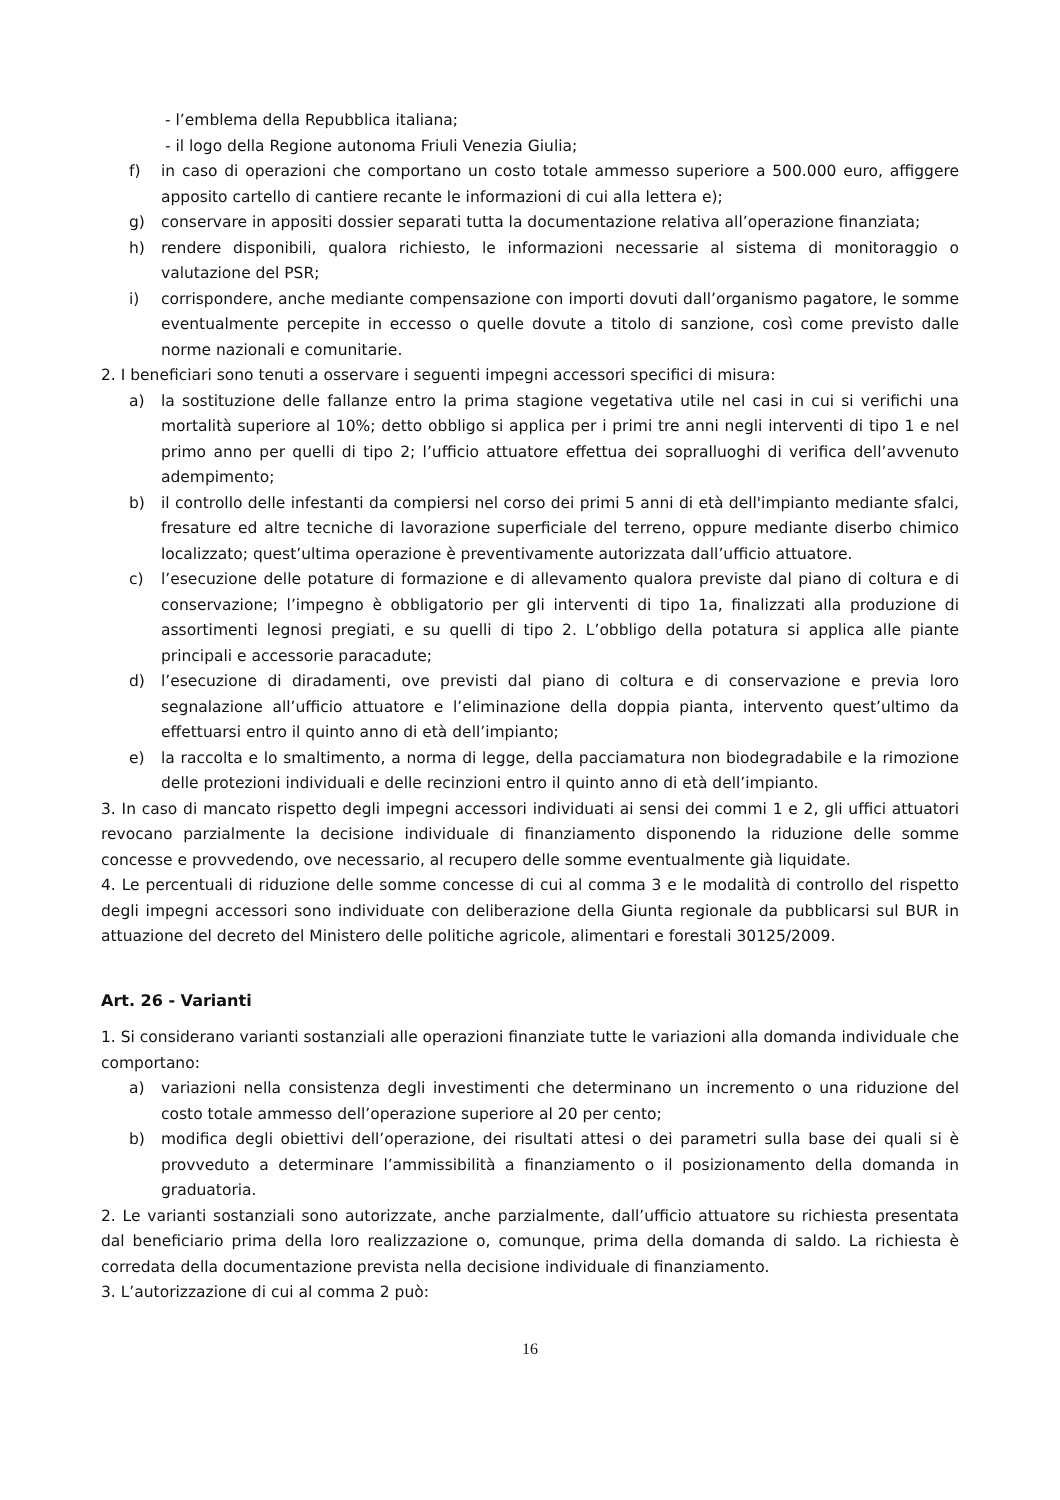- l’emblema della Repubblica italiana;
- il logo della Regione autonoma Friuli Venezia Giulia;
f) in caso di operazioni che comportano un costo totale ammesso superiore a 500.000 euro, affiggere apposito cartello di cantiere recante le informazioni di cui alla lettera e);
g) conservare in appositi dossier separati tutta la documentazione relativa all’operazione finanziata;
h) rendere disponibili, qualora richiesto, le informazioni necessarie al sistema di monitoraggio o valutazione del PSR;
i) corrispondere, anche mediante compensazione con importi dovuti dall’organismo pagatore, le somme eventualmente percepite in eccesso o quelle dovute a titolo di sanzione, così come previsto dalle norme nazionali e comunitarie.
2. I beneficiari sono tenuti a osservare i seguenti impegni accessori specifici di misura:
a) la sostituzione delle fallanze entro la prima stagione vegetativa utile nel casi in cui si verifichi una mortalità superiore al 10%; detto obbligo si applica per i primi tre anni negli interventi di tipo 1 e nel primo anno per quelli di tipo 2; l’ufficio attuatore effettua dei sopralluoghi di verifica dell’avvenuto adempimento;
b) il controllo delle infestanti da compiersi nel corso dei primi 5 anni di età dell'impianto mediante sfalci, fresature ed altre tecniche di lavorazione superficiale del terreno, oppure mediante diserbo chimico localizzato; quest’ultima operazione è preventivamente autorizzata dall’ufficio attuatore.
c) l’esecuzione delle potature di formazione e di allevamento qualora previste dal piano di coltura e di conservazione; l’impegno è obbligatorio per gli interventi di tipo 1a, finalizzati alla produzione di assortimenti legnosi pregiati, e su quelli di tipo 2. L’obbligo della potatura si applica alle piante principali e accessorie paracadute;
d) l’esecuzione di diradamenti, ove previsti dal piano di coltura e di conservazione e previa loro segnalazione all’ufficio attuatore e l’eliminazione della doppia pianta, intervento quest’ultimo da effettuarsi entro il quinto anno di età dell’impianto;
e) la raccolta e lo smaltimento, a norma di legge, della pacciamatura non biodegradabile e la rimozione delle protezioni individuali e delle recinzioni entro il quinto anno di età dell’impianto.
3. In caso di mancato rispetto degli impegni accessori individuati ai sensi dei commi 1 e 2, gli uffici attuatori revocano parzialmente la decisione individuale di finanziamento disponendo la riduzione delle somme concesse e provvedendo, ove necessario, al recupero delle somme eventualmente già liquidate.
4. Le percentuali di riduzione delle somme concesse di cui al comma 3 e le modalità di controllo del rispetto degli impegni accessori sono individuate con deliberazione della Giunta regionale da pubblicarsi sul BUR in attuazione del decreto del Ministero delle politiche agricole, alimentari e forestali 30125/2009.
Art. 26 - Varianti
1. Si considerano varianti sostanziali alle operazioni finanziate tutte le variazioni alla domanda individuale che comportano:
a) variazioni nella consistenza degli investimenti che determinano un incremento o una riduzione del costo totale ammesso dell’operazione superiore al 20 per cento;
b) modifica degli obiettivi dell’operazione, dei risultati attesi o dei parametri sulla base dei quali si è provveduto a determinare l’ammissibilità a finanziamento o il posizionamento della domanda in graduatoria.
2. Le varianti sostanziali sono autorizzate, anche parzialmente, dall’ufficio attuatore su richiesta presentata dal beneficiario prima della loro realizzazione o, comunque, prima della domanda di saldo. La richiesta è corredata della documentazione prevista nella decisione individuale di finanziamento.
3. L’autorizzazione di cui al comma 2 può:
16